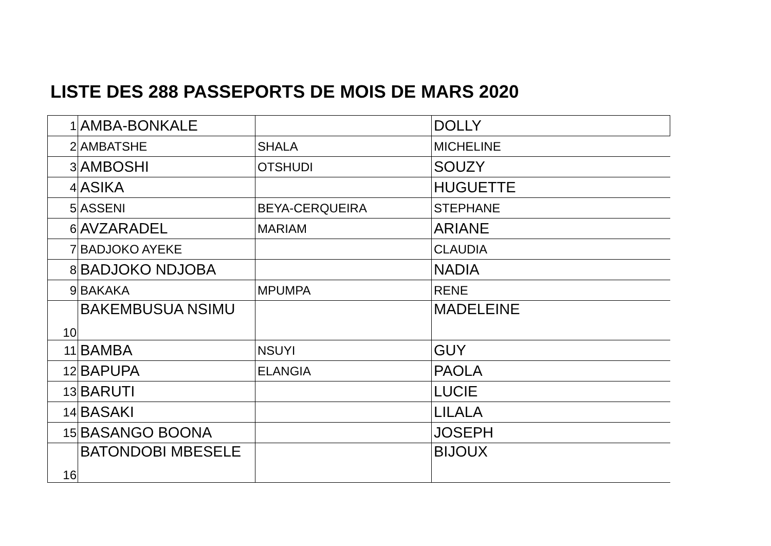LISTE DES 288 PASSEPORTS DE MOIS DE MARS 2020
| 1 | AMBA-BONKALE | | DOLLY |
| 2 | AMBATSHE | SHALA | MICHELINE |
| 3 | AMBOSHI | OTSHUDI | SOUZY |
| 4 | ASIKA | | HUGUETTE |
| 5 | ASSENI | BEYA-CERQUEIRA | STEPHANE |
| 6 | AVZARADEL | MARIAM | ARIANE |
| 7 | BADJOKO AYEKE | | CLAUDIA |
| 8 | BADJOKO NDJOBA | | NADIA |
| 9 | BAKAKA | MPUMPA | RENE |
| 10 | BAKEMBUSUA NSIMU | | MADELEINE |
| 11 | BAMBA | NSUYI | GUY |
| 12 | BAPUPA | ELANGIA | PAOLA |
| 13 | BARUTI | | LUCIE |
| 14 | BASAKI | | LILALA |
| 15 | BASANGO BOONA | | JOSEPH |
| 16 | BATONDOBI MBESELE | | BIJOUX |